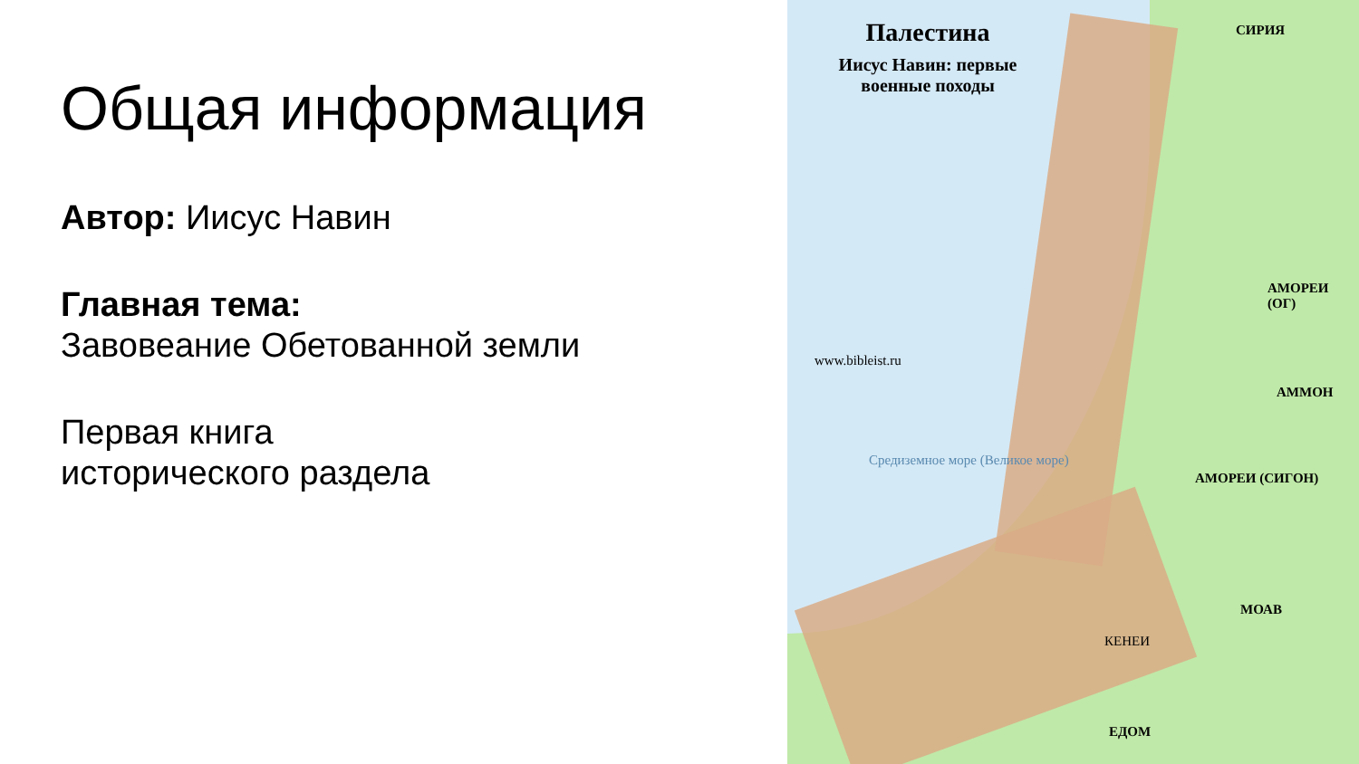Общая информация
Автор: Иисус Навин
Главная тема:
Завовеание Обетованной земли
Первая книга
исторического раздела
Палестина
Иисус Навин: первые
военные походы
www.bibleist.ru
СИРИЯ
АМОРЕИ (ОГ)
АММОН
АМОРЕИ (СИГОН)
МОАВ
КЕНЕИ
ЕДОМ
Средиземное море (Великое море)